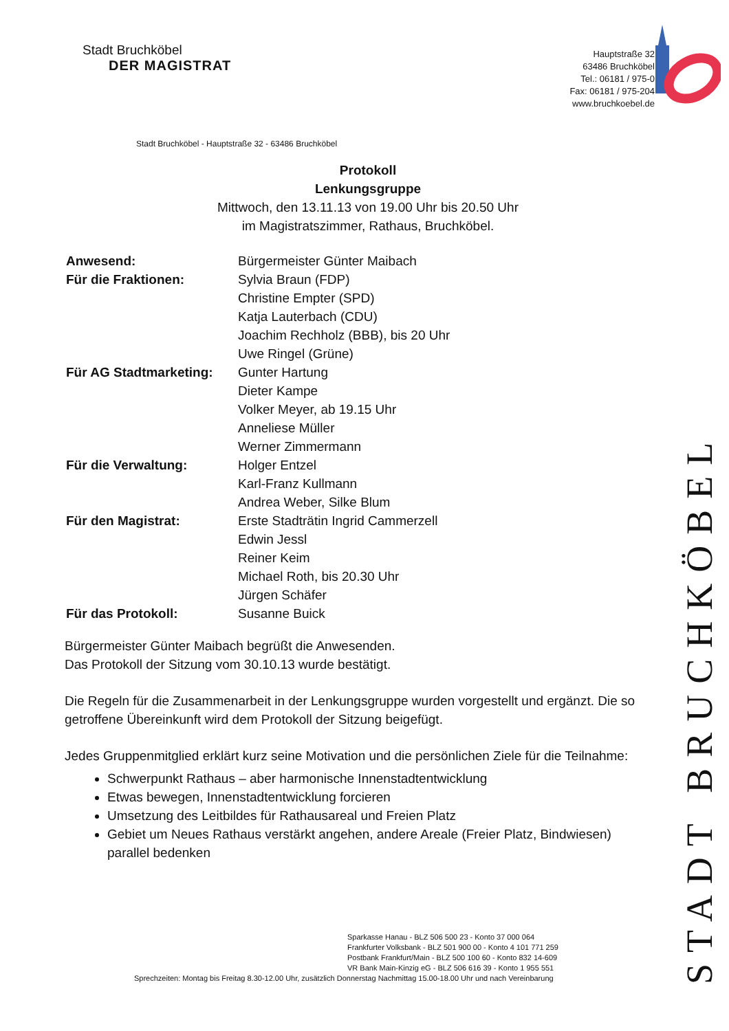Stadt Bruchköbel
DER MAGISTRAT
Hauptstraße 32
63486 Bruchköbel
Tel.: 06181 / 975-0
Fax: 06181 / 975-204
www.bruchkoebel.de
Stadt Bruchköbel - Hauptstraße 32 - 63486 Bruchköbel
Protokoll
Lenkungsgruppe
Mittwoch, den 13.11.13 von 19.00 Uhr bis 20.50 Uhr
im Magistratszimmer, Rathaus, Bruchköbel.
| Anwesend: | Bürgermeister Günter Maibach |
| Für die Fraktionen: | Sylvia Braun (FDP) Christine Empter (SPD) Katja Lauterbach (CDU) Joachim Rechholz (BBB), bis 20 Uhr Uwe Ringel (Grüne) |
| Für AG Stadtmarketing: | Gunter Hartung Dieter Kampe Volker Meyer, ab 19.15 Uhr Anneliese Müller Werner Zimmermann |
| Für die Verwaltung: | Holger Entzel Karl-Franz Kullmann Andrea Weber, Silke Blum |
| Für den Magistrat: | Erste Stadträtin Ingrid Cammerzell Edwin Jessl Reiner Keim Michael Roth, bis 20.30 Uhr Jürgen Schäfer |
| Für das Protokoll: | Susanne Buick |
Bürgermeister Günter Maibach begrüßt die Anwesenden.
Das Protokoll der Sitzung vom 30.10.13 wurde bestätigt.
Die Regeln für die Zusammenarbeit in der Lenkungsgruppe wurden vorgestellt und ergänzt. Die so getroffene Übereinkunft wird dem Protokoll der Sitzung beigefügt.
Jedes Gruppenmitglied erklärt kurz seine Motivation und die persönlichen Ziele für die Teilnahme:
Schwerpunkt Rathaus – aber harmonische Innenstadtentwicklung
Etwas bewegen, Innenstadtentwicklung forcieren
Umsetzung des Leitbildes für Rathausareal und Freien Platz
Gebiet um Neues Rathaus verstärkt angehen, andere Areale (Freier Platz, Bindwiesen) parallel bedenken
Sparkasse Hanau - BLZ 506 500 23 - Konto 37 000 064
Frankfurter Volksbank - BLZ 501 900 00 - Konto 4 101 771 259
Postbank Frankfurt/Main - BLZ 500 100 60 - Konto 832 14-609
VR Bank Main-Kinzig eG - BLZ 506 616 39 - Konto 1 955 551
Sprechzeiten: Montag bis Freitag 8.30-12.00 Uhr, zusätzlich Donnerstag Nachmittag 15.00-18.00 Uhr und nach Vereinbarung
STADT BRUCHKÖBEL